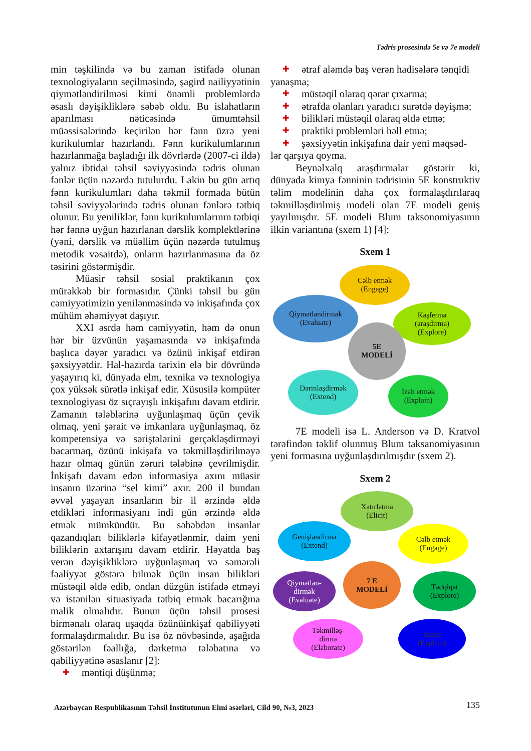Tədris prosesində 5e və 7e modeli
min təşkilində və bu zaman istifadə olunan texnologiyaların seçilməsində, şagird nailiyyətinin qiymətləndirilməsi kimi önəmli problemlərdə əsaslı dəyişikliklərə səbəb oldu. Bu islahatların aparılması nəticəsində ümumtəhsil müəssisələrində keçirilən hər fənn üzrə yeni kurikulumlar hazırlandı. Fənn kurikulumlarının hazırlanmağa başladığı ilk dövrlərdə (2007-ci ildə) yalnız ibtidai təhsil səviyyəsində tədris olunan fənlər üçün nəzərdə tutulurdu. Lakin bu gün artıq fənn kurikulumları daha təkmil formada bütün təhsil səviyyələrində tədris olunan fənlərə tətbiq olunur. Bu yeniliklər, fənn kurikulumlarının tətbiqi hər fənnə uyğun hazırlanan dərslik komplektlərinə (yəni, dərslik və müəllim üçün nəzərdə tutulmuş metodik vəsaitdə), onların hazırlanmasına da öz təsirini göstərmişdir.
Müasir təhsil sosial praktikanın çox mürəkkəb bir formasıdır. Çünki təhsil bu gün cəmiyyətimizin yenilənməsində və inkişafında çox mühüm əhəmiyyət daşıyır.
XXI əsrdə həm cəmiyyətin, həm də onun hər bir üzvünün yaşamasında və inkişafında başlıca dəyər yaradıcı və özünü inkişaf etdirən şəxsiyyətdir. Hal-hazırda tarixin elə bir dövründə yaşayırıq ki, dünyada elm, texnika və texnologiya çox yüksək sürətlə inkişaf edir. Xüsusilə kompüter texnologiyası öz sıçrayışlı inkişafını davam etdirir. Zamanın tələblərinə uyğunlaşmaq üçün çevik olmaq, yeni şərait və imkanlara uyğunlaşmaq, öz kompetensiya və səriştələrini gerçəkləşdirməyi bacarmaq, özünü inkişafa və təkmilləşdirilməyə hazır olmaq günün zəruri tələbinə çevrilmişdir. İnkişafı davam edən informasiya axını müasir insanın üzərinə “sel kimi” axır. 200 il bundan əvvəl yaşayan insanların bir il ərzində əldə etdikləri informasiyanı indi gün ərzində əldə etmək mümkündür. Bu səbəbdən insanlar qazandıqları biliklərlə kifayətlənmir, daim yeni biliklərin axtarışını davam etdirir. Həyatda baş verən dəyişikliklərə uyğunlaşmaq və səmərəli fəaliyyət göstərə bilmək üçün insan bilikləri müstəqil əldə edib, ondan düzgün istifadə etməyi və istənilən situasiyada tətbiq etmək bacarığına malik olmalıdır. Bunun üçün təhsil prosesi birmənalı olaraq uşaqda özünüinkişaf qabiliyyəti formalaşdırmalıdır. Bu isə öz növbəsində, aşağıda göstərilən fəallığa, dərketmə tələbatına və qabiliyyətinə əsaslanır [2]:
✚ məntiqi düşünmə;
✚ ətraf aləmdə baş verən hadisələrə tənqidi
yanaşma;
✚ müstəqil olaraq qərar çıxarma;
✚ ətrafda olanları yaradıcı surətdə dəyişmə;
✚ bilikləri müstəqil olaraq əldə etmə;
✚ praktiki problemləri həll etmə;
✚ şəxsiyyətin inkişafına dair yeni məqsəd-
lər qarşıya qoyma.
Beynəlxalq araşdırmalar göstərir ki, dünyada kimya fənninin tədrisinin 5E konstruktiv təlim modelinin daha çox formalaşdırılaraq təkmilləşdirilmiş modeli olan 7E modeli geniş yayılmışdır. 5E modeli Blum taksonomiyasının ilkin variantına (sxem 1) [4]:
Sxem 1
Cəlb etmək
(Engage)
Qiymətləndirmək
(Evaluate)
Kəşfetmə
(araşdırma)
(Explore)
5E
MODELİ
Dərinləşdirmək
(Extend)
İzah etmək
(Explain)
7E modeli isə L. Anderson və D. Kratvol tərəfindən təklif olunmuş Blum taksanomiyasının yeni formasına uyğunlaşdırılmışdır (sxem 2).
Sxem 2
Xatırlatma
(Elicit)
Genişləndirmə
(Extend)
Cəlb etmək
(Engage)
Qiymətlən-
dirmək
(Evaluate)
7 E
MODELİ
Tədqiqat
(Explore)
Təkmilləş-
dirmə
(Elaborate)
İzahat
(Explain)
Azərbaycan Respublikasının Təhsil İnstitutunun Elmi əsərləri, Cild 90, №3, 2023
135